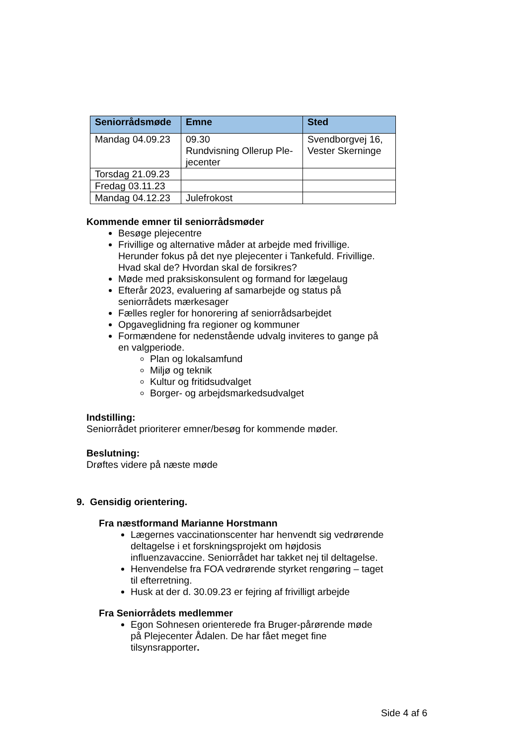| Seniorrådsmøde | Emne | Sted |
| --- | --- | --- |
| Mandag 04.09.23 | 09.30 Rundvisning Ollerup Ple-jecenter | Svendborgvej 16, Vester Skerninge |
| Torsdag 21.09.23 | | |
| Fredag 03.11.23 | | |
| Mandag 04.12.23 | Julefrokost | |
Kommende emner til seniorrådsmøder
Besøge plejecentre
Frivillige og alternative måder at arbejde med frivillige. Herunder fokus på det nye plejecenter i Tankefuld. Frivillige. Hvad skal de? Hvordan skal de forsikres?
Møde med praksiskonsulent og formand for lægelaug
Efterår 2023, evaluering af samarbejde og status på seniorrådets mærkesager
Fælles regler for honorering af seniorrådsarbejdet
Opgaveglidning fra regioner og kommuner
Formændene for nedenstående udvalg inviteres to gange på en valgperiode.
Plan og lokalsamfund
Miljø og teknik
Kultur og fritidsudvalget
Borger- og arbejdsmarkedsudvalget
Indstilling:
Seniorrådet prioriterer emner/besøg for kommende møder.
Beslutning:
Drøftes videre på næste møde
9. Gensidig orientering.
Fra næstformand Marianne Horstmann
Lægernes vaccinationscenter har henvendt sig vedrørende deltagelse i et forskningsprojekt om højdosis influenzavaccine. Seniorrådet har takket nej til deltagelse.
Henvendelse fra FOA vedrørende styrket rengøring – taget til efterretning.
Husk at der d. 30.09.23 er fejring af frivilligt arbejde
Fra Seniorrådets medlemmer
Egon Sohnesen orienterede fra Bruger-pårørende møde på Plejecenter Ådalen. De har fået meget fine tilsynsrapporter.
Side 4 af 6